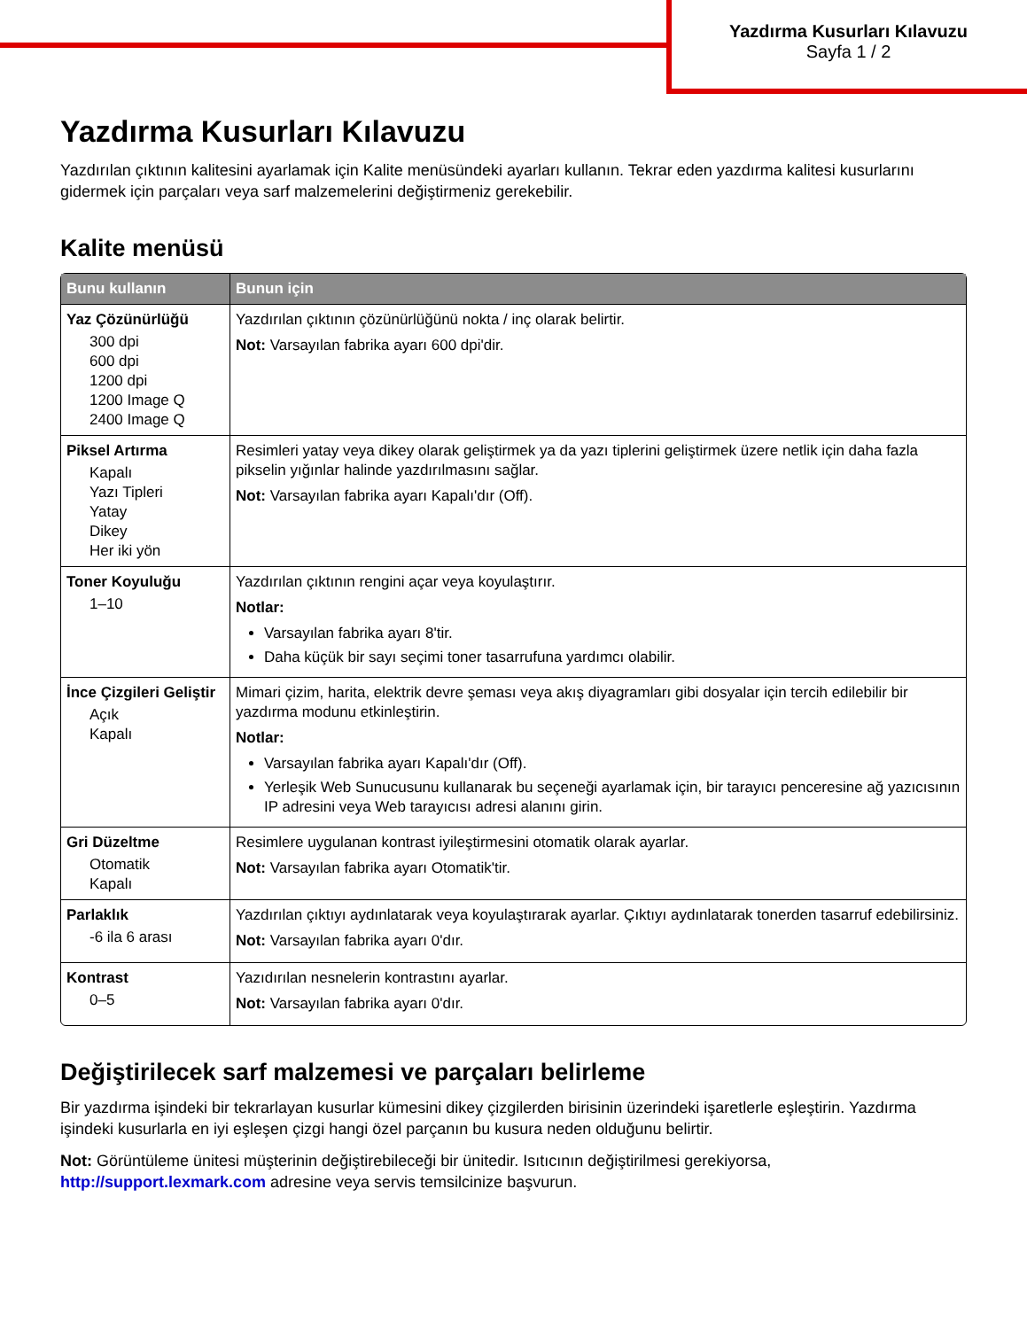Yazdırma Kusurları Kılavuzu
Sayfa 1 / 2
Yazdırma Kusurları Kılavuzu
Yazdırılan çıktının kalitesini ayarlamak için Kalite menüsündeki ayarları kullanın. Tekrar eden yazdırma kalitesi kusurlarını gidermek için parçaları veya sarf malzemelerini değiştirmeniz gerekebilir.
Kalite menüsü
| Bunu kullanın | Bunun için |
| --- | --- |
| Yaz Çözünürlüğü 300 dpi 600 dpi 1200 dpi 1200 Image Q 2400 Image Q | Yazdırılan çıktının çözünürlüğünü nokta / inç olarak belirtir. Not: Varsayılan fabrika ayarı 600 dpi'dir. |
| Piksel Artırma Kapalı Yazı Tipleri Yatay Dikey Her iki yön | Resimleri yatay veya dikey olarak geliştirmek ya da yazı tiplerini geliştirmek üzere netlik için daha fazla pikselin yığınlar halinde yazdırılmasını sağlar. Not: Varsayılan fabrika ayarı Kapalı'dır (Off). |
| Toner Koyuluğu 1–10 | Yazdırılan çıktının rengini açar veya koyulaştırır. Notlar: Varsayılan fabrika ayarı 8'tir. Daha küçük bir sayı seçimi toner tasarrufuna yardımcı olabilir. |
| İnce Çizgileri Geliştir Açık Kapalı | Mimari çizim, harita, elektrik devre şeması veya akış diyagramları gibi dosyalar için tercih edilebilir bir yazdırma modunu etkinleştirin. Notlar: Varsayılan fabrika ayarı Kapalı'dır (Off). Yerleşik Web Sunucusunu kullanarak bu seçeneği ayarlamak için, bir tarayıcı penceresine ağ yazıcısının IP adresini veya Web tarayıcısı adresi alanını girin. |
| Gri Düzeltme Otomatik Kapalı | Resimlere uygulanan kontrast iyileştirmesini otomatik olarak ayarlar. Not: Varsayılan fabrika ayarı Otomatik'tir. |
| Parlaklık -6 ila 6 arası | Yazdırılan çıktıyı aydınlatarak veya koyulaştırarak ayarlar. Çıktıyı aydınlatarak tonerden tasarruf edebilirsiniz. Not: Varsayılan fabrika ayarı 0'dır. |
| Kontrast 0–5 | Yazıdırılan nesnelerin kontrastını ayarlar. Not: Varsayılan fabrika ayarı 0'dır. |
Değiştirilecek sarf malzemesi ve parçaları belirleme
Bir yazdırma işindeki bir tekrarlayan kusurlar kümesini dikey çizgilerden birisinin üzerindeki işaretlerle eşleştirin. Yazdırma işindeki kusurlarla en iyi eşleşen çizgi hangi özel parçanın bu kusura neden olduğunu belirtir.
Not: Görüntüleme ünitesi müşterinin değiştirebileceği bir ünitedir. Isıtıcının değiştirilmesi gerekiyorsa, http://support.lexmark.com adresine veya servis temsilcinize başvurun.